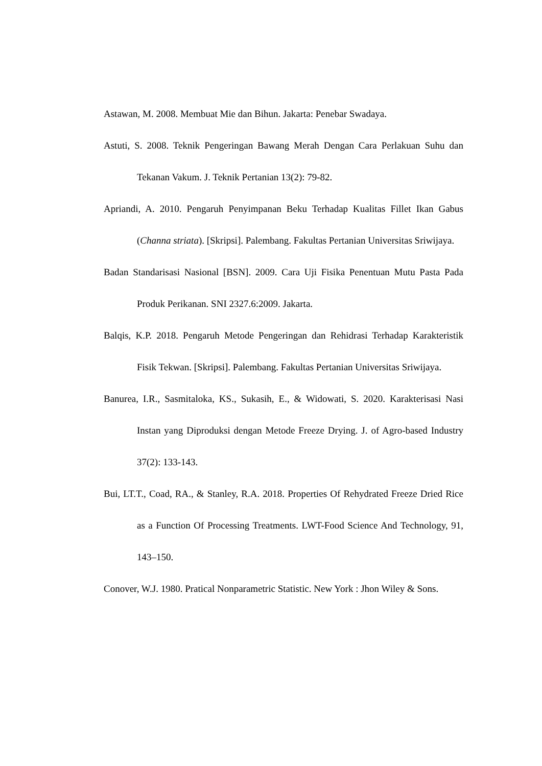Astawan, M. 2008. Membuat Mie dan Bihun. Jakarta: Penebar Swadaya.
Astuti, S. 2008. Teknik Pengeringan Bawang Merah Dengan Cara Perlakuan Suhu dan Tekanan Vakum. J. Teknik Pertanian 13(2): 79-82.
Apriandi, A. 2010. Pengaruh Penyimpanan Beku Terhadap Kualitas Fillet Ikan Gabus (Channa striata). [Skripsi]. Palembang. Fakultas Pertanian Universitas Sriwijaya.
Badan Standarisasi Nasional [BSN]. 2009. Cara Uji Fisika Penentuan Mutu Pasta Pada Produk Perikanan. SNI 2327.6:2009. Jakarta.
Balqis, K.P. 2018. Pengaruh Metode Pengeringan dan Rehidrasi Terhadap Karakteristik Fisik Tekwan. [Skripsi]. Palembang. Fakultas Pertanian Universitas Sriwijaya.
Banurea, I.R., Sasmitaloka, KS., Sukasih, E., & Widowati, S. 2020. Karakterisasi Nasi Instan yang Diproduksi dengan Metode Freeze Drying. J. of Agro-based Industry 37(2): 133-143.
Bui, LT.T., Coad, RA., & Stanley, R.A. 2018. Properties Of Rehydrated Freeze Dried Rice as a Function Of Processing Treatments. LWT-Food Science And Technology, 91, 143–150.
Conover, W.J. 1980. Pratical Nonparametric Statistic. New York : Jhon Wiley & Sons.